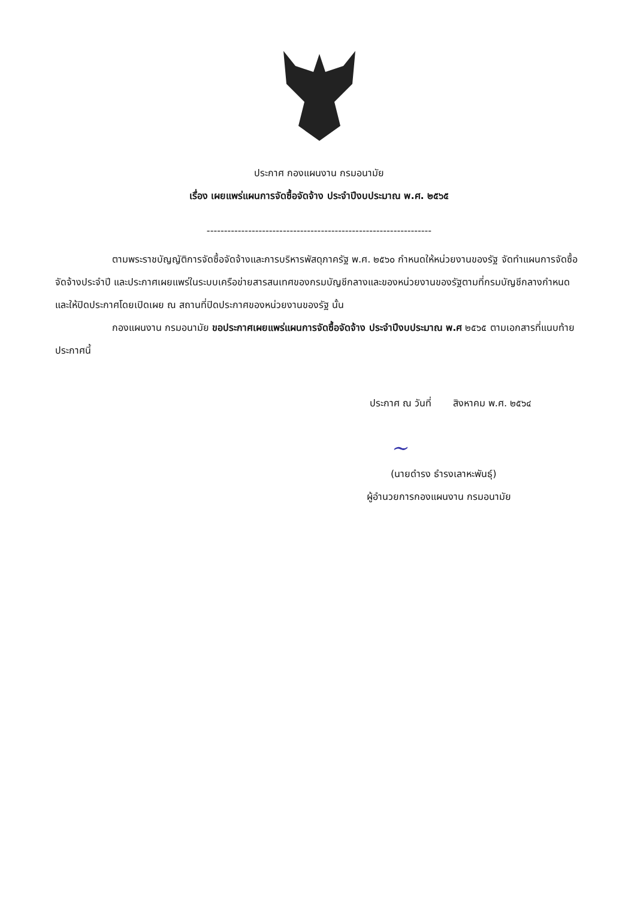ประกาศ กองแผนงาน กรมอนามัย
เรื่อง เผยแพร่แผนการจัดซื้อจัดจ้าง ประจำปีงบประมาณ พ.ศ. ๒๕๖๕
-----------------------------------------------------------------
ตามพระราชบัญญัติการจัดซื้อจัดจ้างและการบริหารพัสดุภาครัฐ พ.ศ. ๒๕๖๐ กำหนดให้หน่วยงานของรัฐ จัดทำแผนการจัดซื้อจัดจ้างประจำปี และประกาศเผยแพร่ในระบบเครือข่ายสารสนเทศของกรมบัญชีกลางและของหน่วยงานของรัฐตามที่กรมบัญชีกลางกำหนด และให้ปิดประกาศโดยเปิดเผย ณ สถานที่ปิดประกาศของหน่วยงานของรัฐ นั้น
กองแผนงาน กรมอนามัย ขอประกาศเผยแพร่แผนการจัดซื้อจัดจ้าง ประจำปีงบประมาณ พ.ศ ๒๕๖๕ ตามเอกสารที่แนบท้ายประกาศนี้
ประกาศ ณ วันที่ สิงหาคม พ.ศ. ๒๕๖๔
~
(นายดำรง ธำรงเลาหะพันธุ์)
ผู้อำนวยการกองแผนงาน กรมอนามัย